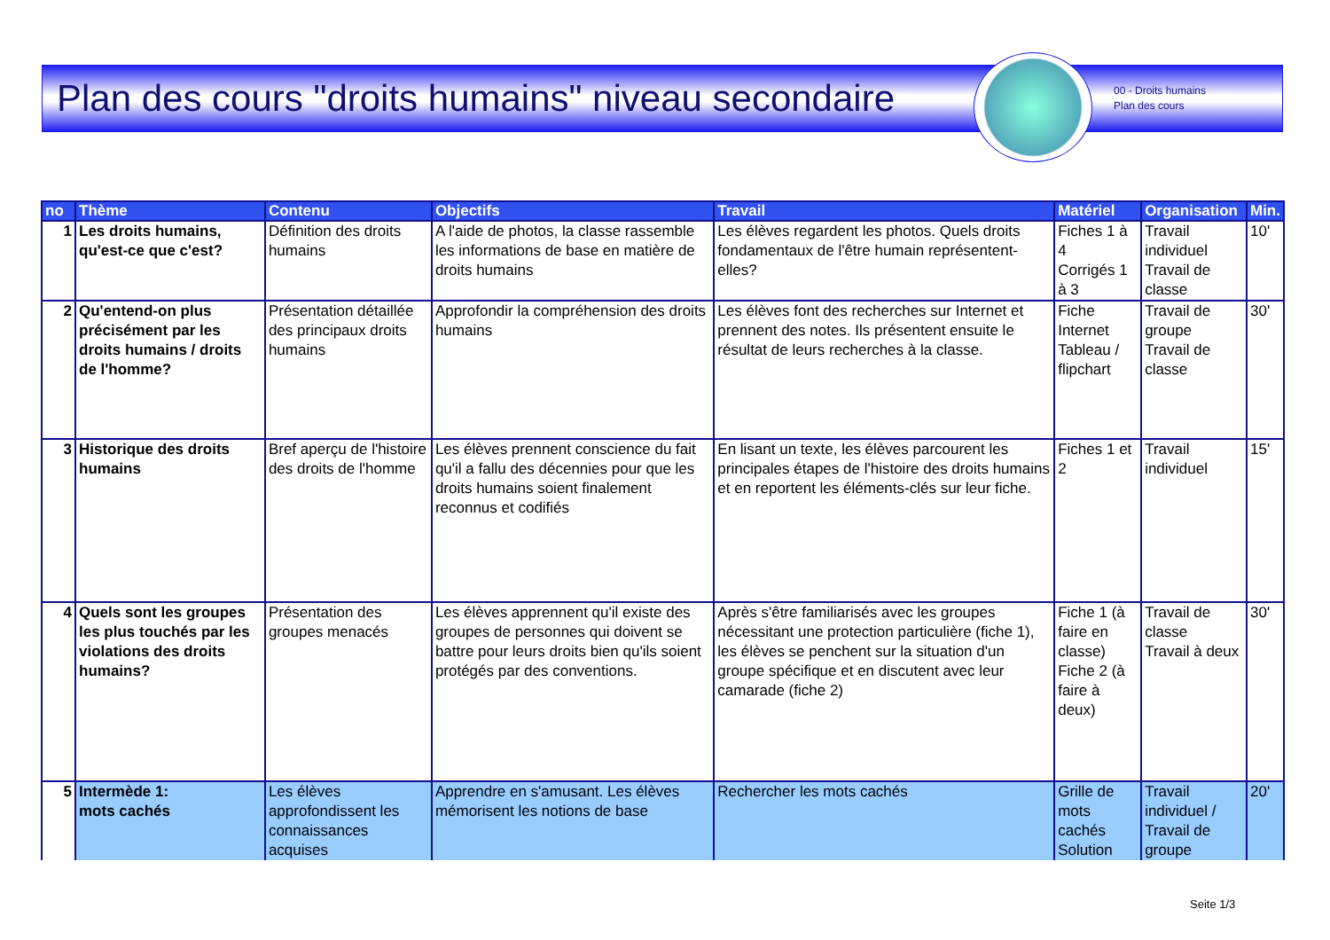Plan des cours "droits humains" niveau secondaire
00 - Droits humains
Plan des cours
| no | Thème | Contenu | Objectifs | Travail | Matériel | Organisation | Min. |
| --- | --- | --- | --- | --- | --- | --- | --- |
| 1 | Les droits humains, qu'est-ce que c'est? | Définition des droits humains | A l'aide de photos, la classe rassemble les informations de base en matière de droits humains | Les élèves regardent les photos. Quels droits fondamentaux de l'être humain représentent-elles? | Fiches 1 à 4 Corrigés 1 à 3 | Travail individuel Travail de classe | 10' |
| 2 | Qu'entend-on plus précisément par les droits humains / droits de l'homme? | Présentation détaillée des principaux droits humains | Approfondir la compréhension des droits humains | Les élèves font des recherches sur Internet et prennent des notes. Ils présentent ensuite le résultat de leurs recherches à la classe. | Fiche Internet Tableau / flipchart | Travail de groupe Travail de classe | 30' |
| 3 | Historique des droits humains | Bref aperçu de l'histoire des droits de l'homme | Les élèves prennent conscience du fait qu'il a fallu des décennies pour que les droits humains soient finalement reconnus et codifiés | En lisant un texte, les élèves parcourent les principales étapes de l'histoire des droits humains et en reportent les éléments-clés sur leur fiche. | Fiches 1 et 2 | Travail individuel | 15' |
| 4 | Quels sont les groupes les plus touchés par les violations des droits humains? | Présentation des groupes menacés | Les élèves apprennent qu'il existe des groupes de personnes qui doivent se battre pour leurs droits bien qu'ils soient protégés par des conventions. | Après s'être familiarisés avec les groupes nécessitant une protection particulière (fiche 1), les élèves se penchent sur la situation d'un groupe spécifique et en discutent avec leur camarade (fiche 2) | Fiche 1 (à faire en classe) Fiche 2 (à faire à deux) | Travail de classe Travail à deux | 30' |
| 5 | Intermède 1: mots cachés | Les élèves approfondissent les connaissances acquises | Apprendre en s'amusant. Les élèves mémorisent les notions de base | Rechercher les mots cachés | Grille de mots cachés Solution | Travail individuel / Travail de groupe | 20' |
Seite 1/3